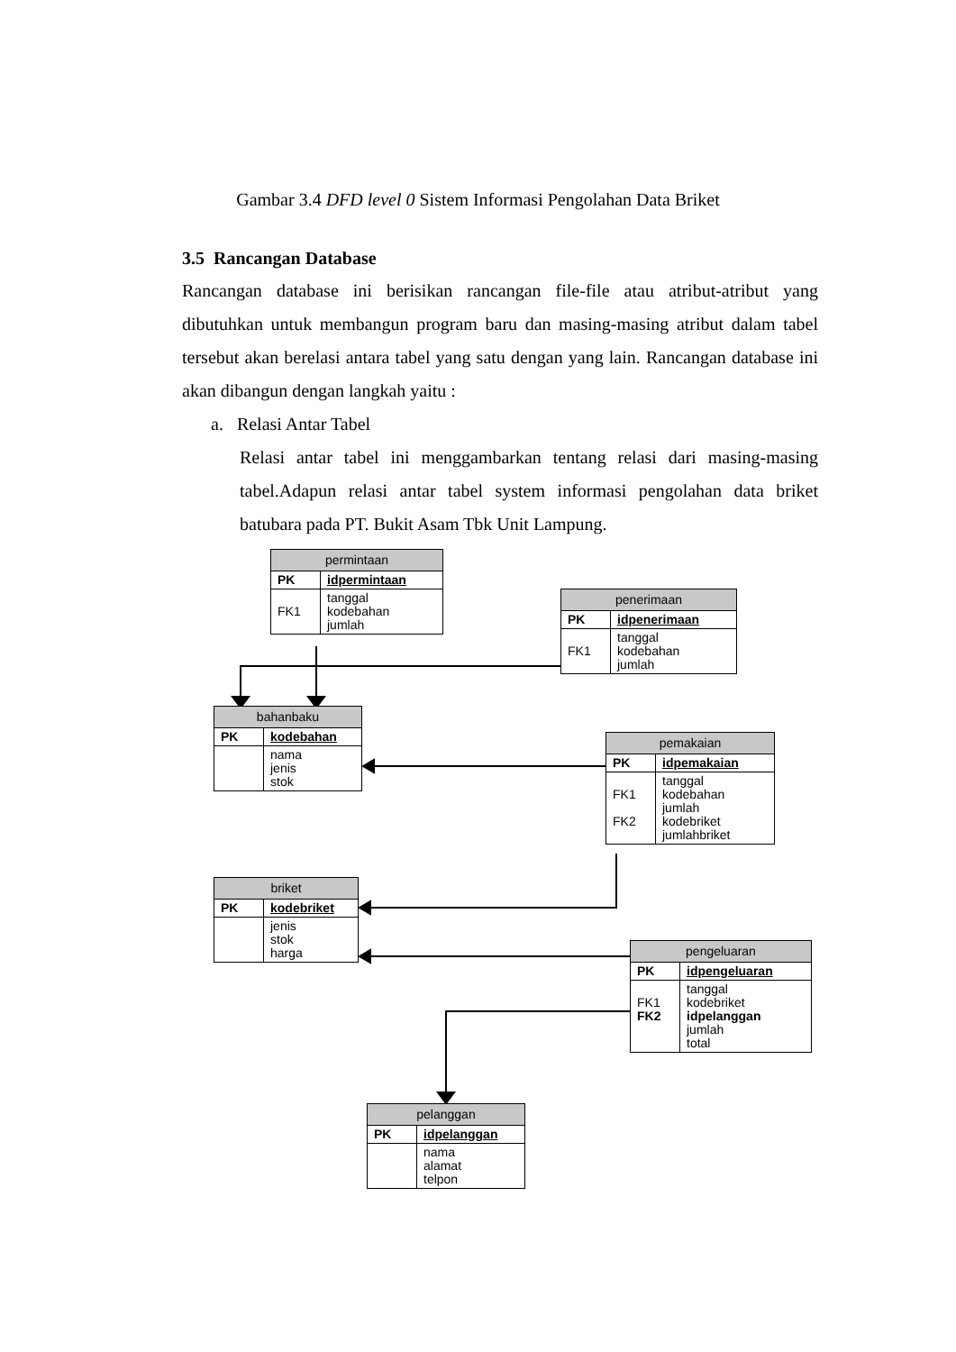Gambar 3.4 DFD level 0 Sistem Informasi Pengolahan Data Briket
3.5 Rancangan Database
Rancangan database ini berisikan rancangan file-file atau atribut-atribut yang dibutuhkan untuk membangun program baru dan masing-masing atribut dalam tabel tersebut akan berelasi antara tabel yang satu dengan yang lain. Rancangan database ini akan dibangun dengan langkah yaitu :
a. Relasi Antar Tabel
Relasi antar tabel ini menggambarkan tentang relasi dari masing-masing tabel.Adapun relasi antar tabel system informasi pengolahan data briket batubara pada PT. Bukit Asam Tbk Unit Lampung.
| permintaan | |
| --- | --- |
| PK | idpermintaan |
| FK1 | tanggal kodebahan jumlah |
| penerimaan | |
| --- | --- |
| PK | idpenerimaan |
| FK1 | tanggal kodebahan jumlah |
| bahanbaku | |
| --- | --- |
| PK | kodebahan |
| | nama jenis stok |
| pemakaian | |
| --- | --- |
| PK | idpemakaian |
| FK1 FK2 | tanggal kodebahan jumlah kodebriket jumlahbriket |
| briket | |
| --- | --- |
| PK | kodebriket |
| | jenis stok harga |
| pengeluaran | |
| --- | --- |
| PK | idpengeluaran |
| FK1 FK2 | tanggal kodebriket idpelanggan jumlah total |
| pelanggan | |
| --- | --- |
| PK | idpelanggan |
| | nama alamat telpon |